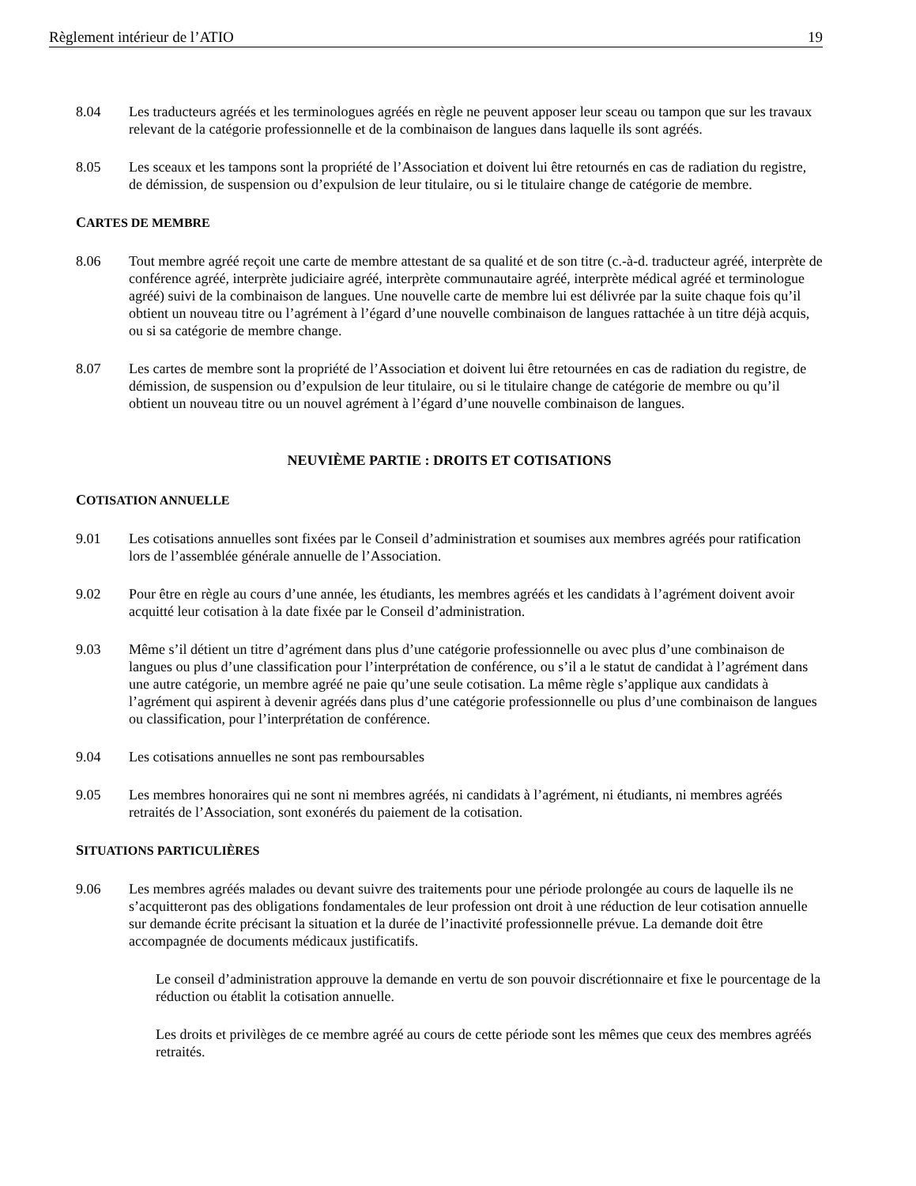Règlement intérieur de l’ATIO 19
8.04 Les traducteurs agréés et les terminologues agréés en règle ne peuvent apposer leur sceau ou tampon que sur les travaux relevant de la catégorie professionnelle et de la combinaison de langues dans laquelle ils sont agréés.
8.05 Les sceaux et les tampons sont la propriété de l’Association et doivent lui être retournés en cas de radiation du registre, de démission, de suspension ou d’expulsion de leur titulaire, ou si le titulaire change de catégorie de membre.
CARTES DE MEMBRE
8.06 Tout membre agréé reçoit une carte de membre attestant de sa qualité et de son titre (c.-à-d. traducteur agréé, interprète de conférence agréé, interprète judiciaire agréé, interprète communautaire agréé, interprète médical agréé et terminologue agréé) suivi de la combinaison de langues. Une nouvelle carte de membre lui est délivrée par la suite chaque fois qu’il obtient un nouveau titre ou l’agrément à l’égard d’une nouvelle combinaison de langues rattachée à un titre déjà acquis, ou si sa catégorie de membre change.
8.07 Les cartes de membre sont la propriété de l’Association et doivent lui être retournées en cas de radiation du registre, de démission, de suspension ou d’expulsion de leur titulaire, ou si le titulaire change de catégorie de membre ou qu’il obtient un nouveau titre ou un nouvel agrément à l’égard d’une nouvelle combinaison de langues.
NEUVIÈME PARTIE : DROITS ET COTISATIONS
COTISATION ANNUELLE
9.01 Les cotisations annuelles sont fixées par le Conseil d’administration et soumises aux membres agréés pour ratification lors de l’assemblée générale annuelle de l’Association.
9.02 Pour être en règle au cours d’une année, les étudiants, les membres agréés et les candidats à l’agrément doivent avoir acquitté leur cotisation à la date fixée par le Conseil d’administration.
9.03 Même s’il détient un titre d’agrément dans plus d’une catégorie professionnelle ou avec plus d’une combinaison de langues ou plus d’une classification pour l’interprétation de conférence, ou s’il a le statut de candidat à l’agrément dans une autre catégorie, un membre agréé ne paie qu’une seule cotisation. La même règle s’applique aux candidats à l’agrément qui aspirent à devenir agréés dans plus d’une catégorie professionnelle ou plus d’une combinaison de langues ou classification, pour l’interprétation de conférence.
9.04 Les cotisations annuelles ne sont pas remboursables
9.05 Les membres honoraires qui ne sont ni membres agréés, ni candidats à l’agrément, ni étudiants, ni membres agréés retraités de l’Association, sont exonérés du paiement de la cotisation.
SITUATIONS PARTICULIÈRES
9.06 Les membres agréés malades ou devant suivre des traitements pour une période prolongée au cours de laquelle ils ne s’acquitteront pas des obligations fondamentales de leur profession ont droit à une réduction de leur cotisation annuelle sur demande écrite précisant la situation et la durée de l’inactivité professionnelle prévue. La demande doit être accompagnée de documents médicaux justificatifs.
Le conseil d’administration approuve la demande en vertu de son pouvoir discrétionnaire et fixe le pourcentage de la réduction ou établit la cotisation annuelle.
Les droits et privilèges de ce membre agréé au cours de cette période sont les mêmes que ceux des membres agréés retraités.